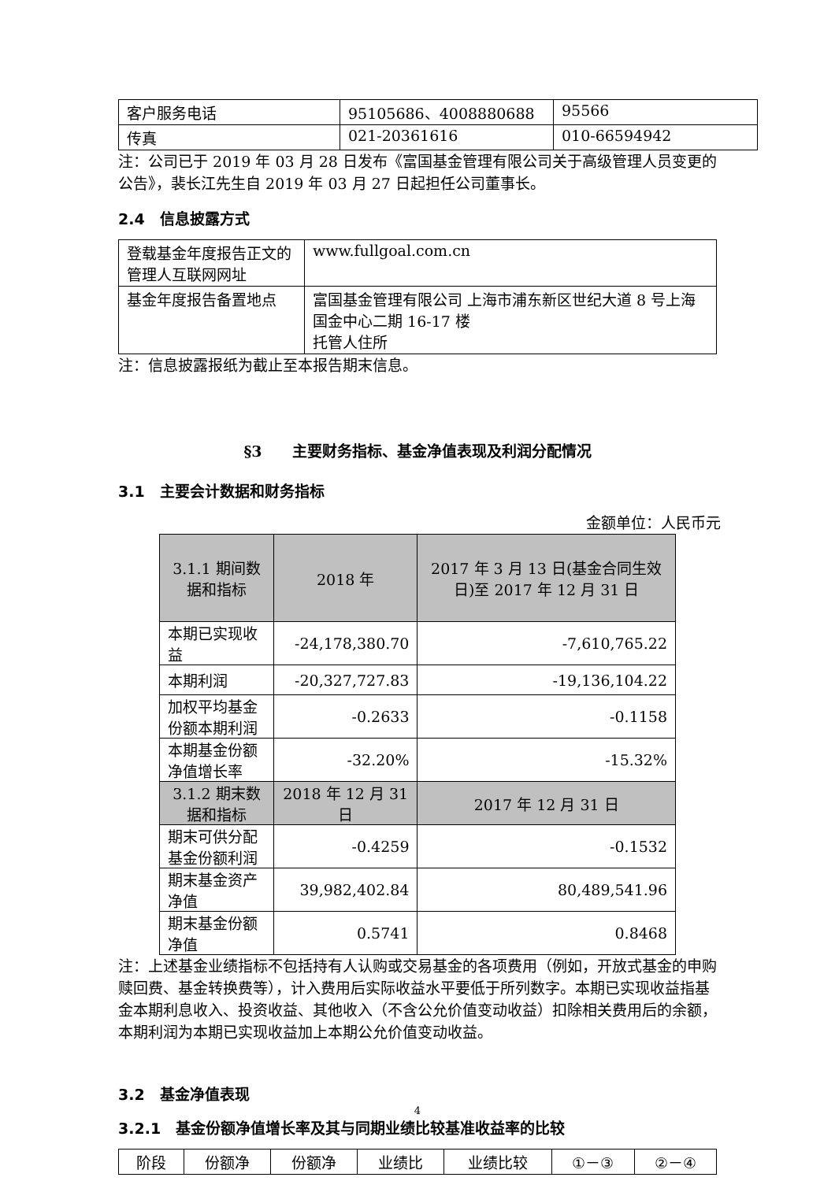| 客户服务电话 | 95105686、4008880688 | 95566 |
| 传真 | 021-20361616 | 010-66594942 |
注：公司已于 2019 年 03 月 28 日发布《富国基金管理有限公司关于高级管理人员变更的公告》，裴长江先生自 2019 年 03 月 27 日起担任公司董事长。
2.4　信息披露方式
| 登载基金年度报告正文的管理人互联网网址 | www.fullgoal.com.cn |
| 基金年度报告备置地点 | 富国基金管理有限公司 上海市浦东新区世纪大道 8 号上海国金中心二期 16-17 楼 托管人住所 |
注：信息披露报纸为截止至本报告期末信息。
§3　　主要财务指标、基金净值表现及利润分配情况
3.1　主要会计数据和财务指标
金额单位：人民币元
| 3.1.1 期间数据和指标 | 2018 年 | 2017 年 3 月 13 日(基金合同生效日)至 2017 年 12 月 31 日 |
| --- | --- | --- |
| 本期已实现收益 | -24,178,380.70 | -7,610,765.22 |
| 本期利润 | -20,327,727.83 | -19,136,104.22 |
| 加权平均基金份额本期利润 | -0.2633 | -0.1158 |
| 本期基金份额净值增长率 | -32.20% | -15.32% |
| 3.1.2 期末数据和指标 | 2018 年 12 月 31 日 | 2017 年 12 月 31 日 |
| 期末可供分配基金份额利润 | -0.4259 | -0.1532 |
| 期末基金资产净值 | 39,982,402.84 | 80,489,541.96 |
| 期末基金份额净值 | 0.5741 | 0.8468 |
注：上述基金业绩指标不包括持有人认购或交易基金的各项费用（例如，开放式基金的申购赎回费、基金转换费等），计入费用后实际收益水平要低于所列数字。本期已实现收益指基金本期利息收入、投资收益、其他收入（不含公允价值变动收益）扣除相关费用后的余额，本期利润为本期已实现收益加上本期公允价值变动收益。
3.2　基金净值表现
3.2.1　基金份额净值增长率及其与同期业绩比较基准收益率的比较
| 阶段 | 份额净 | 份额净 | 业绩比 | 业绩比较 | ①－③ | ②－④ |
4